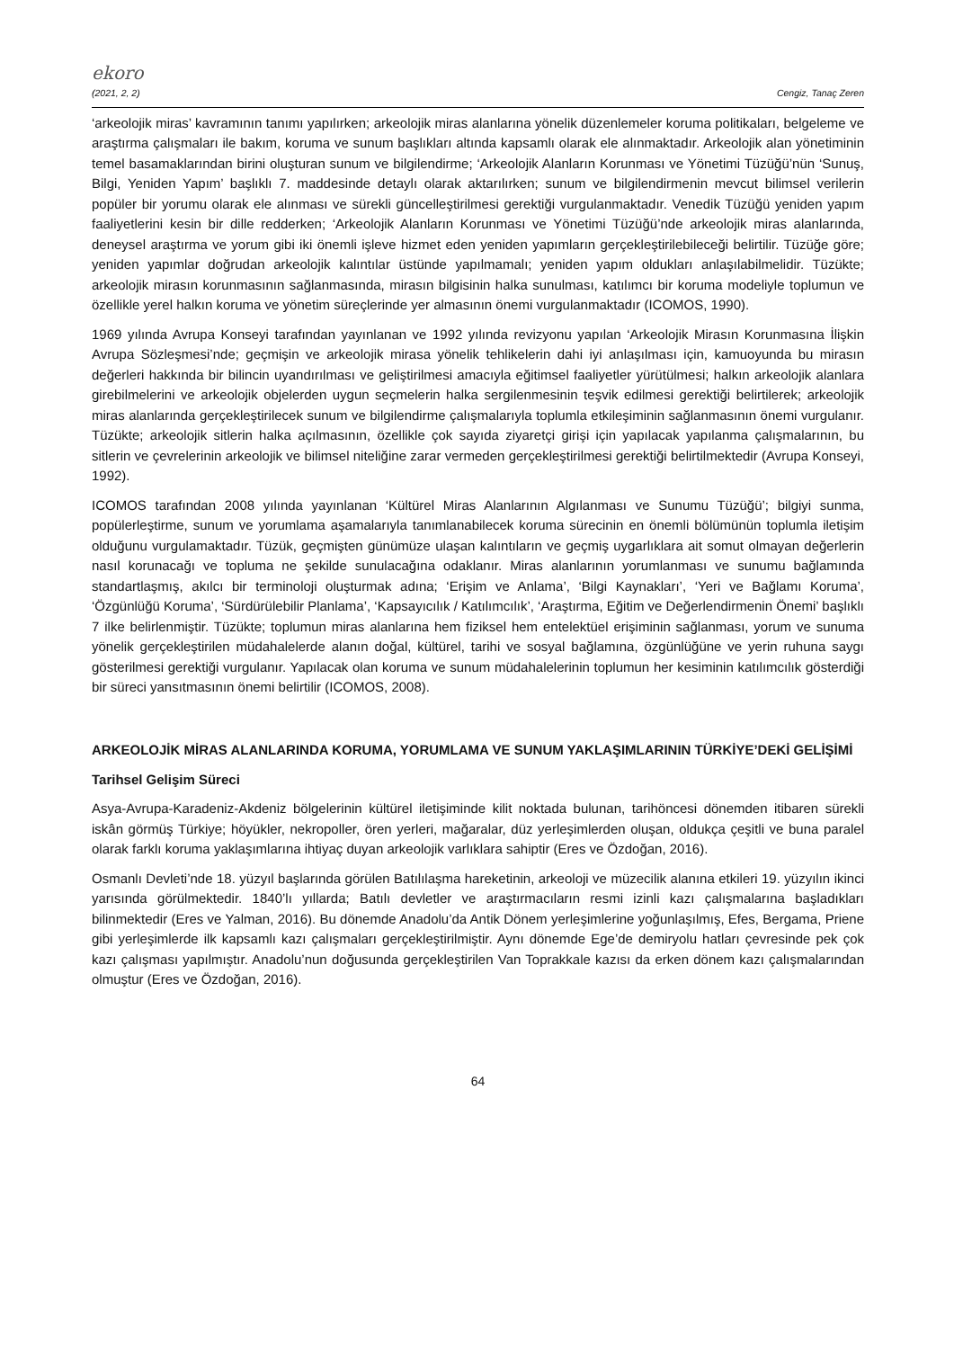ekoro
(2021, 2, 2) Cengiz, Tanaç Zeren
‘arkeolojik miras’ kavramının tanımı yapılırken; arkeolojik miras alanlarına yönelik düzenlemeler koruma politikaları, belgeleme ve araştırma çalışmaları ile bakım, koruma ve sunum başlıkları altında kapsamlı olarak ele alınmaktadır. Arkeolojik alan yönetiminin temel basamaklarından birini oluşturan sunum ve bilgilendirme; ‘Arkeolojik Alanların Korunması ve Yönetimi Tüzüğü’nün ‘Sunuş, Bilgi, Yeniden Yapım’ başlıklı 7. maddesinde detaylı olarak aktarılırken; sunum ve bilgilendirmenin mevcut bilimsel verilerin popüler bir yorumu olarak ele alınması ve sürekli güncelleştirilmesi gerektiği vurgulanmaktadır. Venedik Tüzüğü yeniden yapım faaliyetlerini kesin bir dille redderken; ‘Arkeolojik Alanların Korunması ve Yönetimi Tüzüğü’nde arkeolojik miras alanlarında, deneysel araştırma ve yorum gibi iki önemli işleve hizmet eden yeniden yapımların gerçekleştirilebileceği belirtilir. Tüzüğe göre; yeniden yapımlar doğrudan arkeolojik kalıntılar üstünde yapılmamalı; yeniden yapım oldukları anlaşılabilmelidir. Tüzükte; arkeolojik mirasın korunmasının sağlanmasında, mirasın bilgisinin halka sunulması, katılımcı bir koruma modeliyle toplumun ve özellikle yerel halkın koruma ve yönetim süreçlerinde yer almasının önemi vurgulanmaktadır (ICOMOS, 1990).
1969 yılında Avrupa Konseyi tarafından yayınlanan ve 1992 yılında revizyonu yapılan ‘Arkeolojik Mirasın Korunmasına İlişkin Avrupa Sözleşmesi’nde; geçmişin ve arkeolojik mirasa yönelik tehlikelerin dahi iyi anlaşılması için, kamuoyunda bu mirasın değerleri hakkında bir bilincin uyandırılması ve geliştirilmesi amacıyla eğitimsel faaliyetler yürütülmesi; halkın arkeolojik alanlara girebilmelerini ve arkeolojik objelerden uygun seçmelerin halka sergilenmesinin teşvik edilmesi gerektiği belirtilerek; arkeolojik miras alanlarında gerçekleştirilecek sunum ve bilgilendirme çalışmalarıyla toplumla etkileşiminin sağlanmasının önemi vurgulanır. Tüzükte; arkeolojik sitlerin halka açılmasının, özellikle çok sayıda ziyaretçi girişi için yapılacak yapılanma çalışmalarının, bu sitlerin ve çevrelerinin arkeolojik ve bilimsel niteliğine zarar vermeden gerçekleştirilmesi gerektiği belirtilmektedir (Avrupa Konseyi, 1992).
ICOMOS tarafından 2008 yılında yayınlanan ‘Kültürel Miras Alanlarının Algılanması ve Sunumu Tüzüğü’; bilgiyi sunma, popülerleştirme, sunum ve yorumlama aşamalarıyla tanımlanabilecek koruma sürecinin en önemli bölümünün toplumla iletişim olduğunu vurgulamaktadır. Tüzük, geçmişten günümüze ulaşan kalıntıların ve geçmiş uygarlıklara ait somut olmayan değerlerin nasıl korunacağı ve topluma ne şekilde sunulacağına odaklanır. Miras alanlarının yorumlanması ve sunumu bağlamında standartlaşmış, akılcı bir terminoloji oluşturmak adına; ‘Erişim ve Anlama’, ‘Bilgi Kaynakları’, ‘Yeri ve Bağlamı Koruma’, ‘Özgünlüğü Koruma’, ‘Sürdürülebilir Planlama’, ‘Kapsayıcılık / Katılımcılık’, ‘Araştırma, Eğitim ve Değerlendirmenin Önemi’ başlıklı 7 ilke belirlenmiştir. Tüzükte; toplumun miras alanlarına hem fiziksel hem entelektüel erişiminin sağlanması, yorum ve sunuma yönelik gerçekleştirilen müdahalelerde alanın doğal, kültürel, tarihi ve sosyal bağlamına, özgünlüğüne ve yerin ruhuna saygı gösterilmesi gerektiği vurgulanır. Yapılacak olan koruma ve sunum müdahalelerinin toplumun her kesiminin katılımcılık gösterdiği bir süreci yansıtmasının önemi belirtilir (ICOMOS, 2008).
ARKEOLOJİK MİRAS ALANLARINDA KORUMA, YORUMLAMA VE SUNUM YAKLAŞIMLARININ TÜRKİYE’DEKİ GELİŞİMİ
Tarihsel Gelişim Süreci
Asya-Avrupa-Karadeniz-Akdeniz bölgelerinin kültürel iletişiminde kilit noktada bulunan, tarihöncesi dönemden itibaren sürekli iskân görmüş Türkiye; höyükler, nekropoller, ören yerleri, mağaralar, düz yerleşimlerden oluşan, oldukça çeşitli ve buna paralel olarak farklı koruma yaklaşımlarına ihtiyaç duyan arkeolojik varlıklara sahiptir (Eres ve Özdoğan, 2016).
Osmanlı Devleti’nde 18. yüzyıl başlarında görülen Batılılaşma hareketinin, arkeoloji ve müzecilik alanına etkileri 19. yüzyılın ikinci yarısında görülmektedir. 1840’lı yıllarda; Batılı devletler ve araştırmacıların resmi izinli kazı çalışmalarına başladıkları bilinmektedir (Eres ve Yalman, 2016). Bu dönemde Anadolu’da Antik Dönem yerleşimlerine yoğunlaşılmış, Efes, Bergama, Priene gibi yerleşimlerde ilk kapsamlı kazı çalışmaları gerçekleştirilmiştir. Aynı dönemde Ege’de demiryolu hatları çevresinde pek çok kazı çalışması yapılmıştır. Anadolu’nun doğusunda gerçekleştirilen Van Toprakkale kazısı da erken dönem kazı çalışmalarından olmuştur (Eres ve Özdoğan, 2016).
64